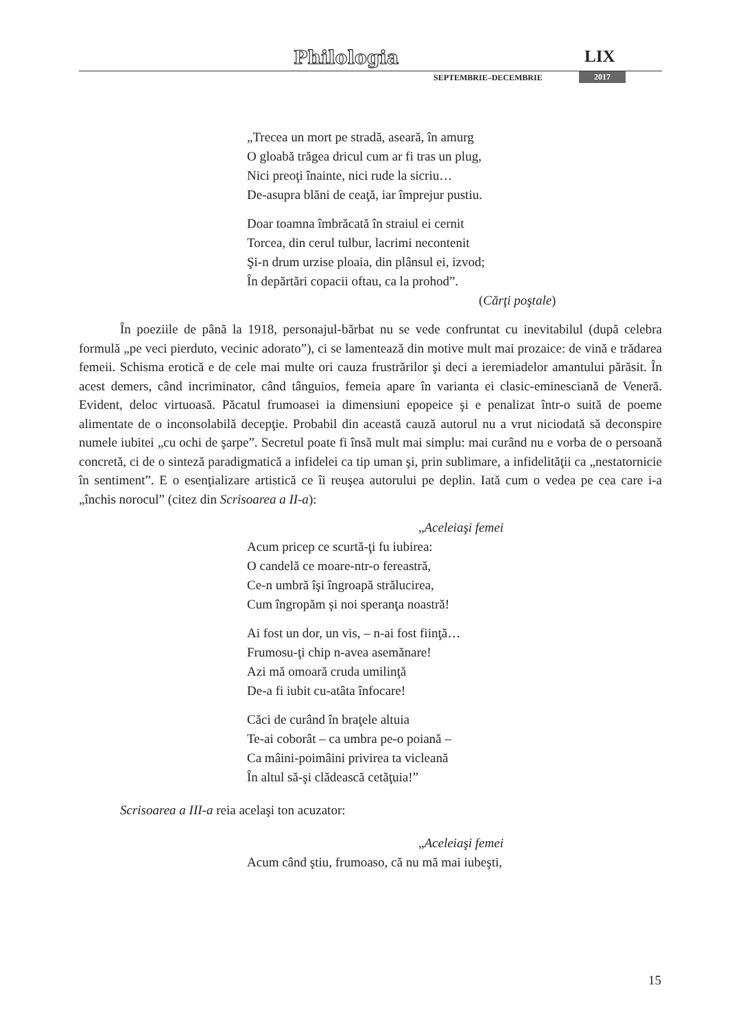Philologia LIX
SEPTEMBRIE–DECEMBRIE 2017
„Trecea un mort pe stradă, aseară, în amurg
O gloabă trăgea dricul cum ar fi tras un plug,
Nici preoţi înainte, nici rude la sicriu…
De-asupra blăni de ceaţă, iar împrejur pustiu.
Doar toamna îmbrăcată în straiul ei cernit
Torcea, din cerul tulbur, lacrimi necontenit
Şi-n drum urzise ploaia, din plânsul ei, izvod;
În depărtări copacii oftau, ca la prohod”.
(Cărţi poştale)
În poeziile de până la 1918, personajul-bărbat nu se vede confruntat cu inevitabilul (după celebra formulă „pe veci pierduto, vecinic adorato”), ci se lamentează din motive mult mai prozaice: de vină e trădarea femeii. Schisma erotică e de cele mai multe ori cauza frustrărilor şi deci a ieremiadelor amantului părăsit. În acest demers, când incriminator, când tânguios, femeia apare în varianta ei clasic-eminesciană de Veneră. Evident, deloc virtuoasă. Păcatul frumoasei ia dimensiuni epopeice şi e penalizat într-o suită de poeme alimentate de o inconsolabilă decepţie. Probabil din această cauză autorul nu a vrut niciodată să deconspire numele iubitei „cu ochi de şarpe”. Secretul poate fi însă mult mai simplu: mai curând nu e vorba de o persoană concretă, ci de o sinteză paradigmatică a infidelei ca tip uman şi, prin sublimare, a infidelităţii ca „nestatornicie în sentiment”. E o esenţializare artistică ce îi reuşea autorului pe deplin. Iată cum o vedea pe cea care i-a „închis norocul” (citez din Scrisoarea a II-a):
„Aceleiaşi femei
Acum pricep ce scurtă-ţi fu iubirea:
O candelă ce moare-ntr-o fereastră,
Ce-n umbră îşi îngroapă strălucirea,
Cum îngropăm şi noi speranţa noastră!
Ai fost un dor, un vis, – n-ai fost fiinţă…
Frumosu-ţi chip n-avea asemănare!
Azi mă omoară cruda umilinţă
De-a fi iubit cu-atâta înfocare!
Căci de curând în braţele altuia
Te-ai coborât – ca umbra pe-o poiană –
Ca mâini-poimâini privirea ta vicleană
În altul să-şi clădească cetăţuia!”
Scrisoarea a III-a reia acelaşi ton acuzator:
„Aceleiaşi femei
Acum când ştiu, frumoaso, că nu mă mai iubeşti,
15